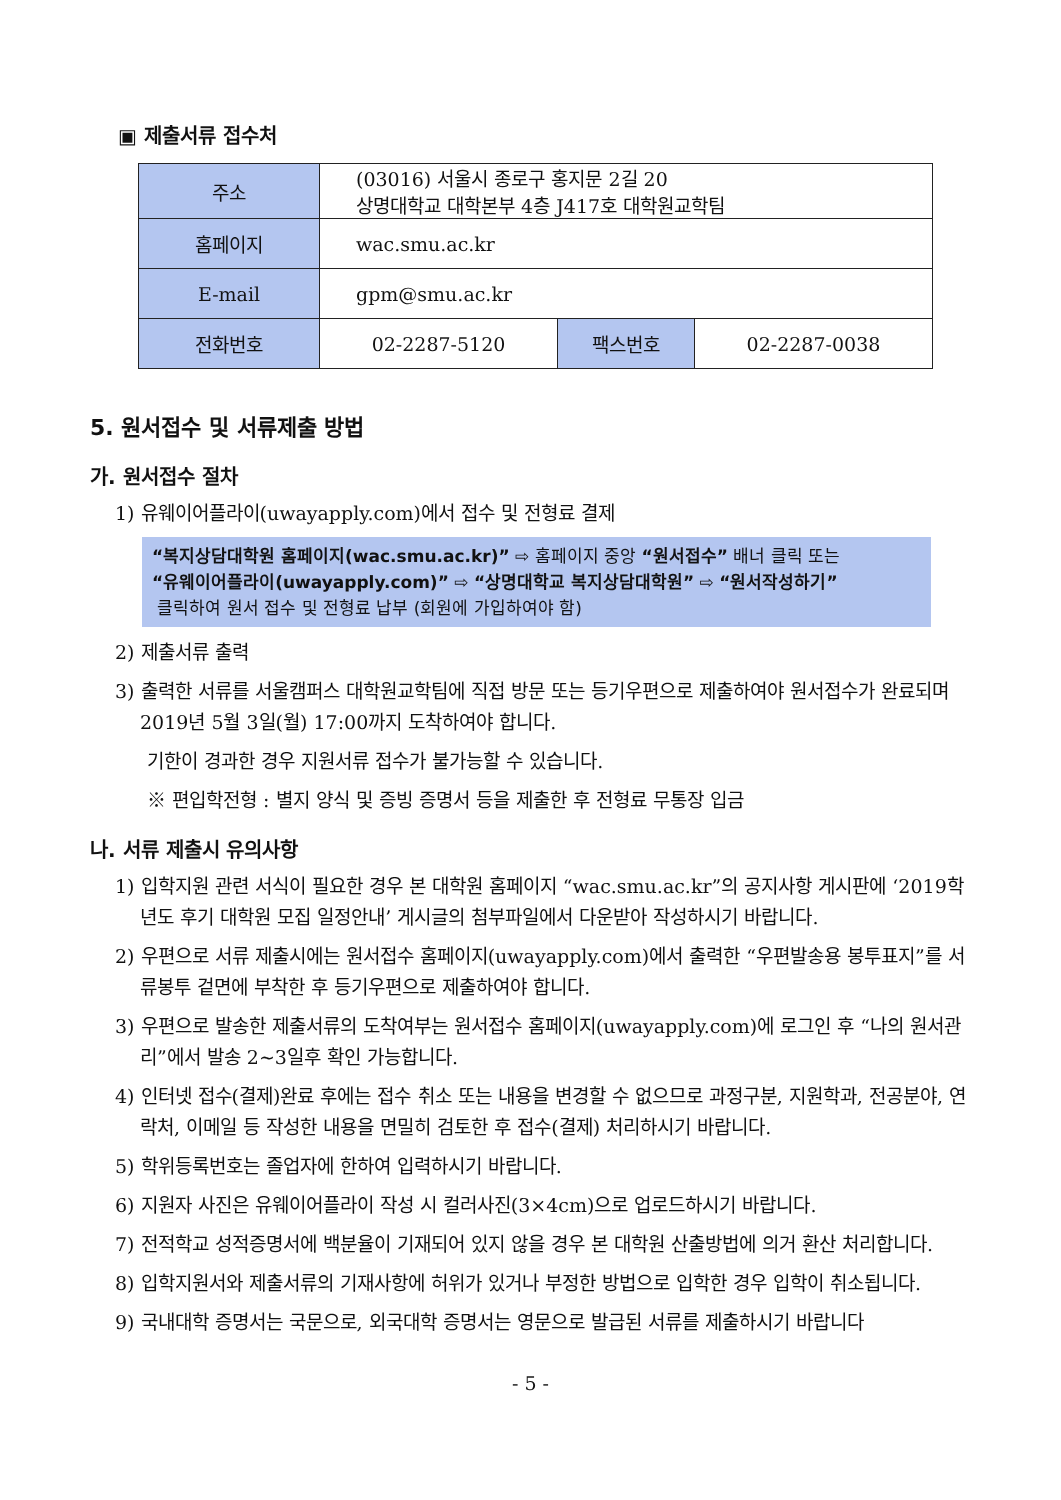▣ 제출서류 접수처
| 주소 | (03016) 서울시 종로구 홍지문 2길 20 상명대학교 대학본부 4층 J417호 대학원교학팀 | | |
| 홈페이지 | wac.smu.ac.kr | | |
| E-mail | gpm@smu.ac.kr | | |
| 전화번호 | 02-2287-5120 | 팩스번호 | 02-2287-0038 |
5. 원서접수 및 서류제출 방법
가. 원서접수 절차
1) 유웨이어플라이(uwayapply.com)에서 접수 및 전형료 결제
“복지상담대학원 홈페이지(wac.smu.ac.kr)” ⇨ 홈페이지 중앙 “원서접수” 배너 클릭 또는
“유웨이어플라이(uwayapply.com)” ⇨ “상명대학교 복지상담대학원” ⇨ “원서작성하기”
클릭하여 원서 접수 및 전형료 납부 (회원에 가입하여야 함)
2) 제출서류 출력
3) 출력한 서류를 서울캠퍼스 대학원교학팀에 직접 방문 또는 등기우편으로 제출하여야 원서접수가 완료되며 2019년 5월 3일(월) 17:00까지 도착하여야 합니다.
기한이 경과한 경우 지원서류 접수가 불가능할 수 있습니다.
※ 편입학전형 : 별지 양식 및 증빙 증명서 등을 제출한 후 전형료 무통장 입금
나. 서류 제출시 유의사항
1) 입학지원 관련 서식이 필요한 경우 본 대학원 홈페이지 “wac.smu.ac.kr”의 공지사항 게시판에 ‘2019학년도 후기 대학원 모집 일정안내’ 게시글의 첨부파일에서 다운받아 작성하시기 바랍니다.
2) 우편으로 서류 제출시에는 원서접수 홈페이지(uwayapply.com)에서 출력한 “우편발송용 봉투표지”를 서류봉투 겉면에 부착한 후 등기우편으로 제출하여야 합니다.
3) 우편으로 발송한 제출서류의 도착여부는 원서접수 홈페이지(uwayapply.com)에 로그인 후 “나의 원서관리”에서 발송 2~3일후 확인 가능합니다.
4) 인터넷 접수(결제)완료 후에는 접수 취소 또는 내용을 변경할 수 없으므로 과정구분, 지원학과, 전공분야, 연락처, 이메일 등 작성한 내용을 면밀히 검토한 후 접수(결제) 처리하시기 바랍니다.
5) 학위등록번호는 졸업자에 한하여 입력하시기 바랍니다.
6) 지원자 사진은 유웨이어플라이 작성 시 컬러사진(3×4cm)으로 업로드하시기 바랍니다.
7) 전적학교 성적증명서에 백분율이 기재되어 있지 않을 경우 본 대학원 산출방법에 의거 환산 처리합니다.
8) 입학지원서와 제출서류의 기재사항에 허위가 있거나 부정한 방법으로 입학한 경우 입학이 취소됩니다.
9) 국내대학 증명서는 국문으로, 외국대학 증명서는 영문으로 발급된 서류를 제출하시기 바랍니다
- 5 -